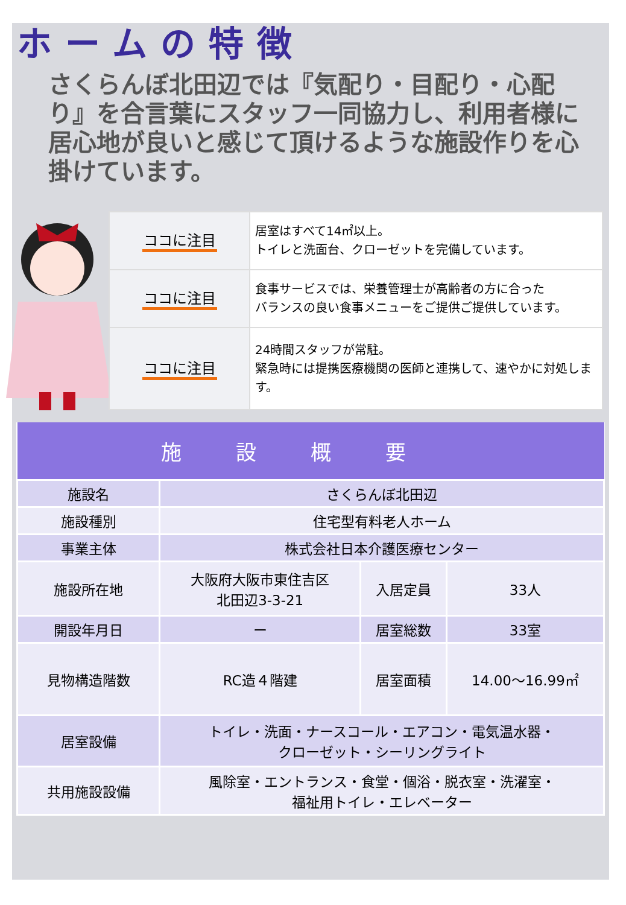ホームの特徴
さくらんぼ北田辺では『気配り・目配り・心配り』を合言葉にスタッフ一同協力し、利用者様に居心地が良いと感じて頂けるような施設作りを心掛けています。
| ココに注目 | 居室はすべて14㎡以上。 トイレと洗面台、クローゼットを完備しています。 |
| ココに注目 | 食事サービスでは、栄養管理士が高齢者の方に合った バランスの良い食事メニューをご提供ご提供しています。 |
| ココに注目 | 24時間スタッフが常駐。 緊急時には提携医療機関の医師と連携して、速やかに対処します。 |
| 施設概要 | | | |
| --- | --- | --- | --- |
| 施設名 | さくらんぼ北田辺 | | |
| 施設種別 | 住宅型有料老人ホーム | | |
| 事業主体 | 株式会社日本介護医療センター | | |
| 施設所在地 | 大阪府大阪市東住吉区 北田辺3-3-21 | 入居定員 | 33人 |
| 開設年月日 | ー | 居室総数 | 33室 |
| 見物構造階数 | RC造４階建 | 居室面積 | 14.00～16.99㎡ |
| 居室設備 | トイレ・洗面・ナースコール・エアコン・電気温水器・ クローゼット・シーリングライト | | |
| 共用施設設備 | 風除室・エントランス・食堂・個浴・脱衣室・洗濯室・ 福祉用トイレ・エレベーター | | |